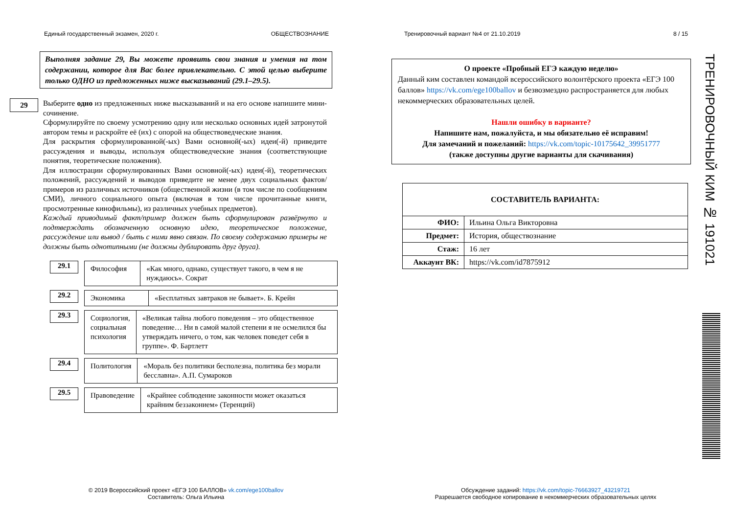Единый государственный экзамен, 2020 г. ОБЩЕСТВОЗНАНИЕ Тренировочный вариант №4 от 21.10.2019 8 / 15
Выполняя задание 29, Вы можете проявить свои знания и умения на том содержании, которое для Вас более привлекательно. С этой целью выберите только ОДНО из предложенных ниже высказываний (29.1–29.5).
29
Выберите одно из предложенных ниже высказываний и на его основе напишите мини-сочинение.
Сформулируйте по своему усмотрению одну или несколько основных идей затронутой автором темы и раскройте её (их) с опорой на обществоведческие знания.
Для раскрытия сформулированной(-ых) Вами основной(-ых) идеи(-й) приведите рассуждения и выводы, используя обществоведческие знания (соответствующие понятия, теоретические положения).
Для иллюстрации сформулированных Вами основной(-ых) идеи(-й), теоретических положений, рассуждений и выводов приведите не менее двух социальных фактов/примеров из различных источников (общественной жизни (в том числе по сообщениям СМИ), личного социального опыта (включая в том числе прочитанные книги, просмотренные кинофильмы), из различных учебных предметов).
Каждый приводимый факт/пример должен быть сформулирован развёрнуто и подтверждать обозначенную основную идею, теоретическое положение, рассуждение или вывод / быть с ними явно связан. По своему содержанию примеры не должны быть однотипными (не должны дублировать друг друга).
29.1
Философия «Как много, однако, существует такого, в чем я не нуждаюсь». Сократ
29.2
Экономика «Бесплатных завтраков не бывает». Б. Крейн
29.3
Социология, социальная психология
«Великая тайна любого поведения – это общественное поведение… Ни в самой малой степени я не осмелился бы утверждать ничего, о том, как человек поведет себя в группе». Ф. Бартлетт
29.4
Политология «Мораль без политики бесполезна, политика без морали бесславна». А.П. Сумароков
29.5
Правоведение
«Крайнее соблюдение законности может оказаться крайним беззаконием» (Теренций)
О проекте «Пробный ЕГЭ каждую неделю»
Данный ким составлен командой всероссийского волонтёрского проекта «ЕГЭ 100 баллов» https://vk.com/ege100ballov и безвозмездно распространяется для любых некоммерческих образовательных целей.
Нашли ошибку в варианте?
Напишите нам, пожалуйста, и мы обязательно её исправим!
Для замечаний и пожеланий: https://vk.com/topic-10175642_39951777
(также доступны другие варианты для скачивания)
| СОСТАВИТЕЛЬ ВАРИАНТА: | |
| --- | --- |
| ФИО: | Ильина Ольга Викторовна |
| Предмет: | История, обществознание |
| Стаж: | 16 лет |
| Аккаунт ВК: | https://vk.com/id7875912 |
ТРЕНИРОВОЧНЫЙ КИМ № 191021
© 2019 Всероссийский проект «ЕГЭ 100 БАЛЛОВ» vk.com/ege100ballov
Составитель: Ольга Ильина
Обсуждение заданий: https://vk.com/topic-76663927_43219721
Разрешается свободное копирование в некоммерческих образовательных целях